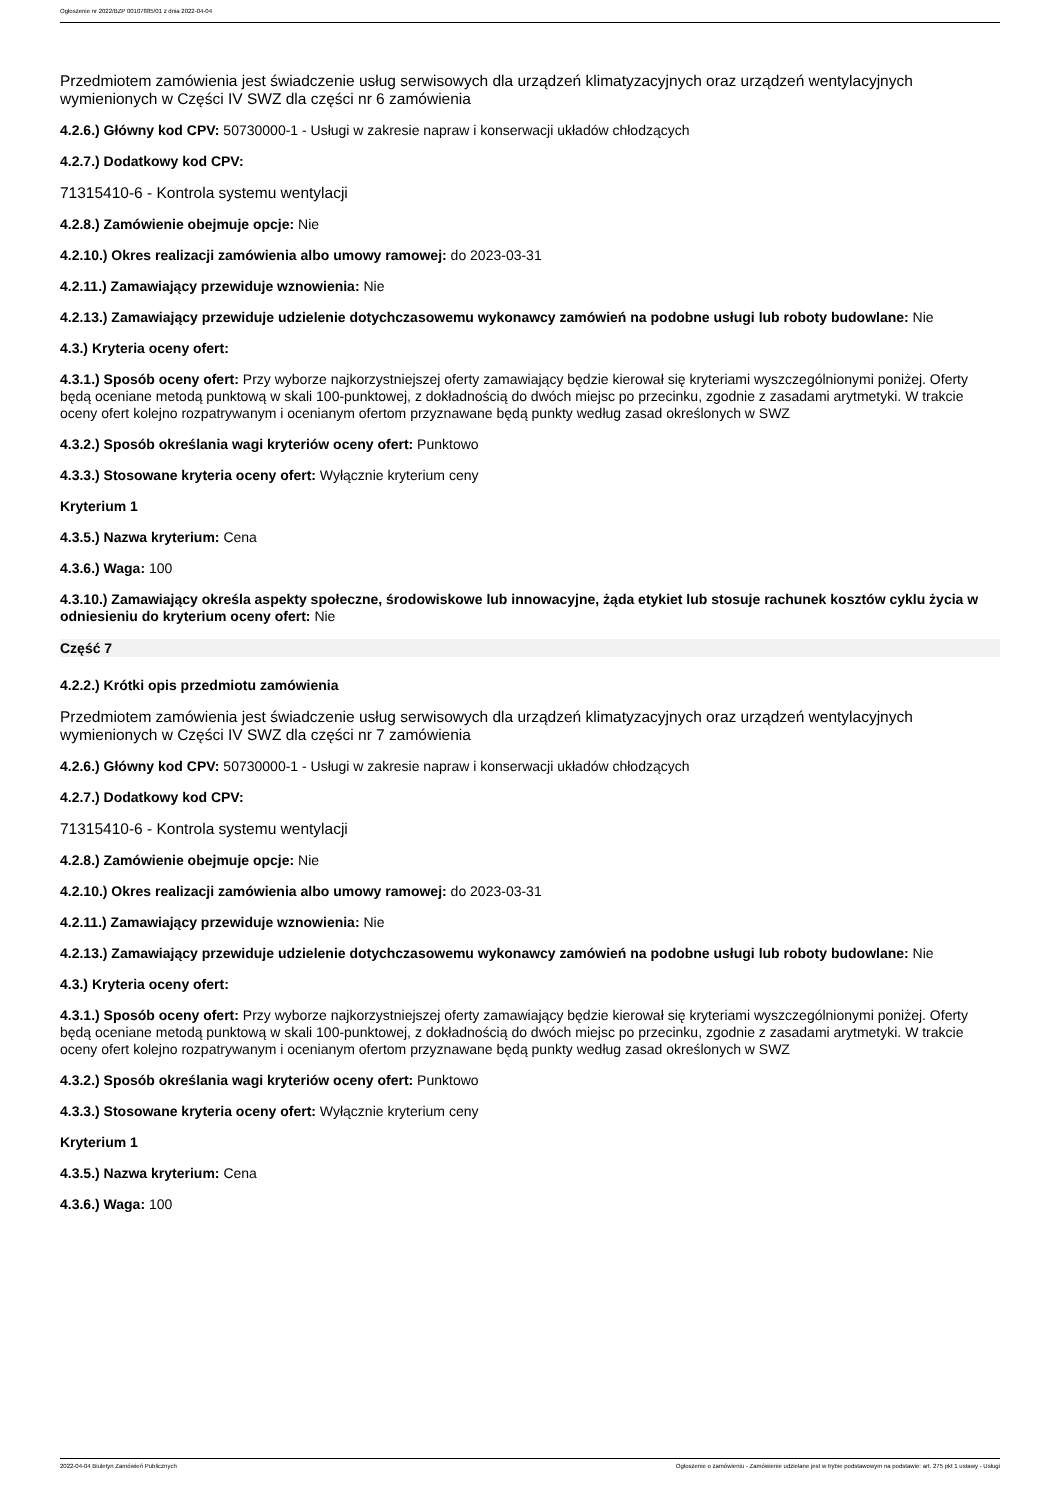Ogłoszenie nr 2022/BZP 00107885/01 z dnia 2022-04-04
Przedmiotem zamówienia jest świadczenie usług serwisowych dla urządzeń klimatyzacyjnych oraz urządzeń wentylacyjnych wymienionych w Części IV SWZ dla części nr 6 zamówienia
4.2.6.) Główny kod CPV: 50730000-1 - Usługi w zakresie napraw i konserwacji układów chłodzących
4.2.7.) Dodatkowy kod CPV:
71315410-6 - Kontrola systemu wentylacji
4.2.8.) Zamówienie obejmuje opcje: Nie
4.2.10.) Okres realizacji zamówienia albo umowy ramowej: do 2023-03-31
4.2.11.) Zamawiający przewiduje wznowienia: Nie
4.2.13.) Zamawiający przewiduje udzielenie dotychczasowemu wykonawcy zamówień na podobne usługi lub roboty budowlane: Nie
4.3.) Kryteria oceny ofert:
4.3.1.) Sposób oceny ofert: Przy wyborze najkorzystniejszej oferty zamawiający będzie kierował się kryteriami wyszczególnionymi poniżej. Oferty będą oceniane metodą punktową w skali 100-punktowej, z dokładnością do dwóch miejsc po przecinku, zgodnie z zasadami arytmetyki. W trakcie oceny ofert kolejno rozpatrywanym i ocenianym ofertom przyznawane będą punkty według zasad określonych w SWZ
4.3.2.) Sposób określania wagi kryteriów oceny ofert: Punktowo
4.3.3.) Stosowane kryteria oceny ofert: Wyłącznie kryterium ceny
Kryterium 1
4.3.5.) Nazwa kryterium: Cena
4.3.6.) Waga: 100
4.3.10.) Zamawiający określa aspekty społeczne, środowiskowe lub innowacyjne, żąda etykiet lub stosuje rachunek kosztów cyklu życia w odniesieniu do kryterium oceny ofert: Nie
Część 7
4.2.2.) Krótki opis przedmiotu zamówienia
Przedmiotem zamówienia jest świadczenie usług serwisowych dla urządzeń klimatyzacyjnych oraz urządzeń wentylacyjnych wymienionych w Części IV SWZ dla części nr 7 zamówienia
4.2.6.) Główny kod CPV: 50730000-1 - Usługi w zakresie napraw i konserwacji układów chłodzących
4.2.7.) Dodatkowy kod CPV:
71315410-6 - Kontrola systemu wentylacji
4.2.8.) Zamówienie obejmuje opcje: Nie
4.2.10.) Okres realizacji zamówienia albo umowy ramowej: do 2023-03-31
4.2.11.) Zamawiający przewiduje wznowienia: Nie
4.2.13.) Zamawiający przewiduje udzielenie dotychczasowemu wykonawcy zamówień na podobne usługi lub roboty budowlane: Nie
4.3.) Kryteria oceny ofert:
4.3.1.) Sposób oceny ofert: Przy wyborze najkorzystniejszej oferty zamawiający będzie kierował się kryteriami wyszczególnionymi poniżej. Oferty będą oceniane metodą punktową w skali 100-punktowej, z dokładnością do dwóch miejsc po przecinku, zgodnie z zasadami arytmetyki. W trakcie oceny ofert kolejno rozpatrywanym i ocenianym ofertom przyznawane będą punkty według zasad określonych w SWZ
4.3.2.) Sposób określania wagi kryteriów oceny ofert: Punktowo
4.3.3.) Stosowane kryteria oceny ofert: Wyłącznie kryterium ceny
Kryterium 1
4.3.5.) Nazwa kryterium: Cena
4.3.6.) Waga: 100
2022-04-04 Biuletyn Zamówień Publicznych Ogłoszenie o zamówieniu - Zamówienie udzielane jest w trybie podstawowym na podstawie: art. 275 pkt 1 ustawy - Usługi